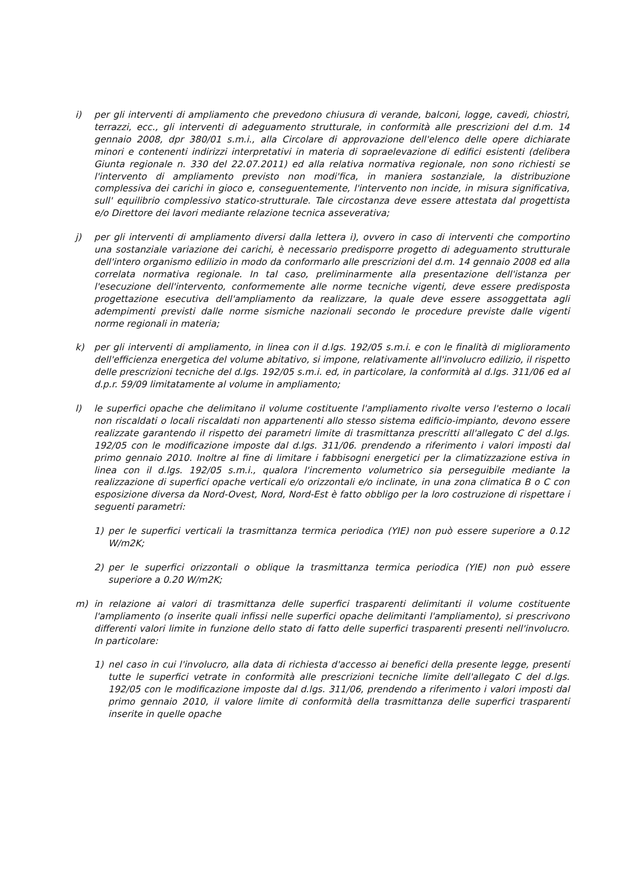i) per gli interventi di ampliamento che prevedono chiusura di verande, balconi, logge, cavedi, chiostri, terrazzi, ecc., gli interventi di adeguamento strutturale, in conformità alle prescrizioni del d.m. 14 gennaio 2008, dpr 380/01 s.m.i., alla Circolare di approvazione dell'elenco delle opere dichiarate minori e contenenti indirizzi interpretativi in materia di sopraelevazione di edifici esistenti (delibera Giunta regionale n. 330 del 22.07.2011) ed alla relativa normativa regionale, non sono richiesti se l'intervento di ampliamento previsto non modi'fica, in maniera sostanziale, la distribuzione complessiva dei carichi in gioco e, conseguentemente, l'intervento non incide, in misura significativa, sull' equilibrio complessivo statico-strutturale. Tale circostanza deve essere attestata dal progettista e/o Direttore dei lavori mediante relazione tecnica asseverativa;
j) per gli interventi di ampliamento diversi dalla lettera i), ovvero in caso di interventi che comportino una sostanziale variazione dei carichi, è necessario predisporre progetto di adeguamento strutturale dell'intero organismo edilizio in modo da conformarlo alle prescrizioni del d.m. 14 gennaio 2008 ed alla correlata normativa regionale. In tal caso, preliminarmente alla presentazione dell'istanza per l'esecuzione dell'intervento, conformemente alle norme tecniche vigenti, deve essere predisposta progettazione esecutiva dell'ampliamento da realizzare, la quale deve essere assoggettata agli adempimenti previsti dalle norme sismiche nazionali secondo le procedure previste dalle vigenti norme regionali in materia;
k) per gli interventi di ampliamento, in linea con il d.lgs. 192/05 s.m.i. e con le finalità di miglioramento dell'efficienza energetica del volume abitativo, si impone, relativamente all'involucro edilizio, il rispetto delle prescrizioni tecniche del d.lgs. 192/05 s.m.i. ed, in particolare, la conformità al d.lgs. 311/06 ed al d.p.r. 59/09 limitatamente al volume in ampliamento;
l) le superfici opache che delimitano il volume costituente l'ampliamento rivolte verso l'esterno o locali non riscaldati o locali riscaldati non appartenenti allo stesso sistema edificio-impianto, devono essere realizzate garantendo il rispetto dei parametri limite di trasmittanza prescritti all'allegato C del d.lgs. 192/05 con le modificazione imposte dal d.lgs. 311/06. prendendo a riferimento i valori imposti dal primo gennaio 2010. Inoltre al fine di limitare i fabbisogni energetici per la climatizzazione estiva in linea con il d.lgs. 192/05 s.m.i., qualora l'incremento volumetrico sia perseguibile mediante la realizzazione di superfici opache verticali e/o orizzontali e/o inclinate, in una zona climatica B o C con esposizione diversa da Nord-Ovest, Nord, Nord-Est è fatto obbligo per la loro costruzione di rispettare i seguenti parametri:
1) per le superfici verticali la trasmittanza termica periodica (YIE) non può essere superiore a 0.12 W/m2K;
2) per le superfici orizzontali o oblique la trasmittanza termica periodica (YIE) non può essere superiore a 0.20 W/m2K;
m) in relazione ai valori di trasmittanza delle superfici trasparenti delimitanti il volume costituente l'ampliamento (o inserite quali infissi nelle superfici opache delimitanti l'ampliamento), si prescrivono differenti valori limite in funzione dello stato di fatto delle superfici trasparenti presenti nell'involucro. In particolare:
1) nel caso in cui l'involucro, alla data di richiesta d'accesso ai benefici della presente legge, presenti tutte le superfici vetrate in conformità alle prescrizioni tecniche limite dell'allegato C del d.lgs. 192/05 con le modificazione imposte dal d.lgs. 311/06, prendendo a riferimento i valori imposti dal primo gennaio 2010, il valore limite di conformità della trasmittanza delle superfici trasparenti inserite in quelle opache